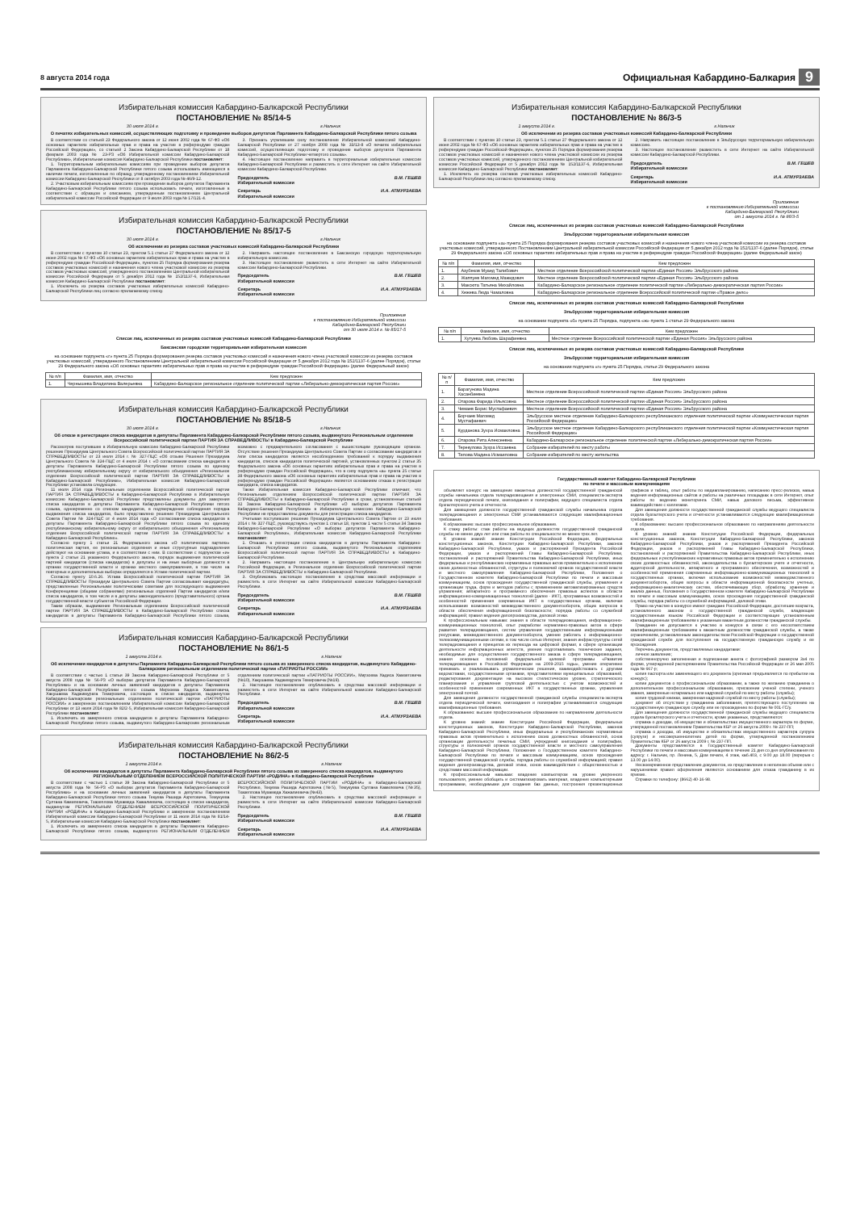8 августа 2014 года Официальная Кабардино-Балкария 9
Избирательная комиссия Кабардино-Балкарской Республики
ПОСТАНОВЛЕНИЕ № 85/14-5
30 июля 2014 г. г.Нальчик
О печатях избирательных комиссий, осуществляющих подготовку и проведение выборов депутатов Парламента Кабардино-Балкарской Республики пятого созыва
В соответствии со статьей 23 Федерального закона от 12 июня 2002 года № 67-ФЗ «Об основных гарантиях избирательных прав и права на участие в референдуме граждан Российской Федерации», со статьей 2 Закона Кабардино-Балкарской Республики от 18 февраля 2003 года № 23-РЗ «Об Избирательной комиссии Кабардино-Балкарской Республики», Избирательная комиссия Кабардино-Балкарской Республики постановляет:
1. Территориальным избирательным комиссиям при проведении выборов депутатов Парламента Кабардино-Балкарской Республики пятого созыва использовать имеющиеся в наличии печати, изготовленные по образцу, утвержденному постановлением Избирательной комиссии Кабардино-Балкарской Республики от 8 октября 2003 года № 46/9-12.
2. Участковым избирательным комиссиям при проведении выборов депутатов Парламента Кабардино-Балкарской Республики пятого созыва использовать печати, изготовленные в соответствии с образцом и описанием, утвержденным постановлением Центральной избирательной комиссии Российской Федерации от 9 июля 2003 года № 17/121-4.
3. Признать утратившим силу постановление Избирательной комиссией Кабардино-Балкарской Республики от 27 ноября 2008 года № 33/13-8 «О печатях избирательных комиссий, осуществляющих подготовку и проведение выборов депутатов Парламента Кабардино-Балкарской Республики четвертого созыва».
4. Настоящее постановление направить в территориальные избирательные комиссии Кабардино-Балкарской Республики и разместить в сети Интернет на сайте Избирательной комиссии Кабардино-Балкарской Республики.
Председатель
Избирательной комиссии В.М. ГЕШЕВ
Секретарь
Избирательной комиссии И.А. АТМУРЗАЕВА
Избирательная комиссия Кабардино-Балкарской Республики
ПОСТАНОВЛЕНИЕ № 85/17-5
30 июля 2014 г. г.Нальчик
Об исключении из резерва составов участковых комиссий Кабардино-Балкарской Республики
В соответствии с пунктом 10 статьи 23, пунктом 5.1 статьи 27 Федерального закона от 12 июня 2002 года № 67-ФЗ «Об основных гарантиях избирательных прав и права на участие в референдуме граждан Российской Федерации», пунктом 25 Порядка формирования резерва составов участковых комиссий и назначения нового члена участковой комиссии из резерва составов участковых комиссий, утвержденного постановлением Центральной избирательной комиссии Российской Федерации от 5 декабря 2012 года № 152/1137-6, Избирательная комиссия Кабардино-Балкарской Республики постановляет:
1. Исключить из резерва составов участковых избирательных комиссий Кабардино-Балкарской Республики лиц согласно прилагаемому списку.
2. Направить настоящее постановление в Баксанскую городскую территориальную избирательную комиссию.
3. Настоящее постановление разместить в сети Интернет на сайте Избирательной комиссии Кабардино-Балкарской Республики.
Председатель
Избирательной комиссии В.М. ГЕШЕВ
Секретарь
Избирательной комиссии И.А. АТМУРЗАЕВА
Приложение
к постановлению Избирательной комиссии
Кабардино-Балкарской Республики
от 30 июля 2014 г. № 85/17-5
Список лиц, исключенных из резерва составов участковых комиссий Кабардино-Балкарской Республики
Баксанская городская территориальная избирательная комиссия
на основании подпункта «г» пункта 25 Порядка формирования резерва составов участковых комиссий и назначения нового члена участковой комиссии из резерва составов участковых комиссий, утвержденного Постановлением Центральной избирательной комиссии Российской Федерации от 5 декабря 2012 года № 152/1137-6 (далее Порядок), статьи 29 Федерального закона «Об основных гарантиях избирательных прав и права на участие в референдуме граждан Российской Федерации» (далее Федеральный закон)
| № п/п | Фамилия, имя, отчество | Кем предложен |
| --- | --- | --- |
| 1. | Чернышева Владилина Валерьевна | Кабардино-Балкарское региональное отделение политической партии «Либерально-демократическая партия России» |
Избирательная комиссия Кабардино-Балкарской Республики
ПОСТАНОВЛЕНИЕ № 85/18-5
30 июля 2014 г. г.Нальчик
Об отказе в регистрации списка кандидатов в депутаты Парламента Кабардино-Балкарской Республики пятого созыва, выдвинутого Региональным отделением Всероссийской политической партии ПАРТИЯ ЗА СПРАВЕДЛИВОСТЬ! в Кабардино-Балкарской Республике
Рассмотрев поступившее в Избирательную комиссию Кабардино-Балкарской Республики решение Президиума Центрального Совета Всероссийской политической партии ПАРТИЯ ЗА СПРАВЕДЛИВОСТЬ! от 23 июля 2014 г. № 327-ПЦС «Об отзыве Решения Президиума Центрального Совета № 324-ПЦС от 4 июля 2014 г. «О согласовании списка кандидатов в депутаты Парламента Кабардино-Балкарской Республики пятого созыва по единому республиканскому избирательному округу от избирательного объединения «Региональное отделение Всероссийской политической партии ПАРТИЯ ЗА СПРАВЕДЛИВОСТЬ! в Кабардино-Балкарской Республике», Избирательная комиссия Кабардино-Балкарской Республики установила следующее.
11 июля 2014 года Региональным отделением Всероссийской политической партии ПАРТИЯ ЗА СПРАВЕДЛИВОСТЬ! в Кабардино-Балкарской Республике в Избирательную комиссию Кабардино-Балкарской Республики представлены документы для заверения списка кандидатов в депутаты Парламента Кабардино-Балкарской Республики пятого созыва, одновременно со списком кандидатов, в подтверждение соблюдения порядка выдвижения списка кандидатов, было представлено решение Президиума Центрального Совета Партии № 324-ПЦС от 4 июля 2014 года «О согласовании списка кандидатов в депутаты Парламента Кабардино-Балкарской Республики пятого созыва по единому республиканскому избирательному округу от избирательного объединения «Региональное отделение Всероссийской политической партии ПАРТИЯ ЗА СПРАВЕДЛИВОСТЬ! в Кабардино-Балкарской Республике».
Согласно пункту 1 статьи 21 Федерального закона «О политических партиях» политическая партия, ее региональные отделения и иные структурные подразделения действуют на основании устава, и в соответствии с ним. В соответствии с подпунктом «и» пункта 2 статьи 21 указанного Федерального закона, порядок выдвижения политической партией кандидатов (списка кандидатов) в депутаты и на иные выборные должности в органах государственной власти и органах местного самоуправления, в том числе на повторных и дополнительных выборах определяется в Уставе политической партии.
Согласно пункту 10.6.26. Устава Всероссийской политической партии ПАРТИЯ ЗА СПРАВЕДЛИВОСТЬ! Президиум Центрального Совета Партии согласовывает кандидатуры, представленные Региональными политическими советами для последующего выдвижения Конференциями (общими собраниями) региональных отделений Партии кандидатов и/или список кандидатов, в том числе и в депутаты законодательного (представительного) органа государственной власти субъектов Российской Федерации.
Таким образом, выдвижение Региональным отделением Всероссийской политической партии ПАРТИЯ ЗА СПРАВЕДЛИВОСТЬ! в Кабардино-Балкарской Республике списка кандидатов в депутаты Парламента Кабардино-Балкарской Республики пятого созыва, возможно с предварительного согласования с вышестоящим руководящим органом. Отсутствие решения Президиума Центрального Совета Партии о согласовании кандидатов и /или списка кандидатов является несоблюдением требований к порядку выдвижения кандидатов, списков кандидатов политической партией, установленных пунктом 2 статьи 35 Федерального закона «Об основных гарантиях избирательных прав и права на участие в референдуме граждан Российской Федерации», что в силу подпункта «а» пункта 25 статьи 38 Федерального закона «Об основных гарантиях избирательных прав и права на участие в референдуме граждан Российской Федерации» является основанием отказа в регистрации кандидата, списка кандидатов.
Также Избирательная комиссия Кабардино-Балкарской Республики отмечает, что Региональным отделением Всероссийской политической партии ПАРТИЯ ЗА СПРАВЕДЛИВОСТЬ! в Кабардино-Балкарской Республике в сроки, установленные статьей 32 Закона Кабардино-Балкарской Республики «О выборах депутатов Парламента Кабардино-Балкарской Республики» в Избирательную комиссию Кабардино-Балкарской Республики не предоставлены документы для регистрации списка кандидатов.
Учитывая поступившее решение Президиума Центрального Совета Партии от 23 июля 2014 г. № 327-ПЦС, руководствуясь пунктом 1 статьи 18, пунктом 1 части 5 статьи 34 Закона Кабардино-Балкарской Республики «О выборах депутатов Парламента Кабардино-Балкарской Республики», Избирательная комиссия Кабардино-Балкарской Республики постановляет:
1. Отказать в регистрации списка кандидатов в депутаты Парламента Кабардино-Балкарской Республики пятого созыва, выдвинутого Региональным отделением Всероссийской политической партии ПАРТИЯ ЗА СПРАВЕДЛИВОСТЬ! в Кабардино-Балкарской Республике.
2. Направить настоящее постановление в Центральную избирательную комиссию Российской Федерации, в Региональное отделение Всероссийской политической партии ПАРТИЯ ЗА СПРАВЕДЛИВОСТЬ! в Кабардино-Балкарской Республике.
3. Опубликовать настоящее постановление в средствах массовой информации и разместить в сети Интернет на сайте Избирательной комиссии Кабардино-Балкарской Республики.
Председатель
Избирательной комиссии В.М. ГЕШЕВ
Секретарь
Избирательной комиссии И.А. АТМУРЗАЕВА
Избирательная комиссия Кабардино-Балкарской Республики
ПОСТАНОВЛЕНИЕ № 86/1-5
1 августа 2014 г. г.Нальчик
Об исключении кандидатов в депутаты Парламента Кабардино-Балкарской Республики пятого созыва из заверенного списка кандидатов, выдвинутого Кабардино-Балкарским региональным отделением политической партии «ПАТРИОТЫ РОССИИ»
В соответствии с частью 1 статьи 39 Закона Кабардино-Балкарской Республики от 5 августа 2008 года № 56-РЗ «О выборах депутатов Парламента Кабардино-Балкарской Республики» и на основании личных заявлений кандидатов в депутаты Парламента Кабардино-Балкарской Республики пятого созыва Мирзоева Хадиса Хамзетовича, Хакушаева Хаджимурата Темировича, состоящих в списке кандидатов, выдвинутом Кабардино-Балкарским региональным отделением политической партии «ПАТРИОТЫ РОССИИ» и заверенном постановлением Избирательной комиссии Кабардино-Балкарской Республики от 13 июля 2014 года № 82/2-5, Избирательная комиссия Кабардино-Балкарской Республики постановляет:
1. Исключить из заверенного списка кандидатов в депутаты Парламента Кабардино-Балкарской Республики пятого созыва, выдвинутого Кабардино-Балкарским региональным отделением политической партии «ПАТРИОТЫ РОССИИ», Мирзоева Хадиса Хамзетовича (№10), Хакушаева Хаджимурата Темировича (№19).
2. Настоящее постановление опубликовать в средствах массовой информации и разместить в сети Интернет на сайте Избирательной комиссии Кабардино-Балкарской Республики.
Председатель
Избирательной комиссии В.М. ГЕШЕВ
Секретарь
Избирательной комиссии И.А. АТМУРЗАЕВА
Избирательная комиссия Кабардино-Балкарской Республики
ПОСТАНОВЛЕНИЕ № 86/2-5
1 августа 2014 г. г.Нальчик
Об исключении кандидатов в депутаты Парламента Кабардино-Балкарской Республики пятого созыва из заверенного списка кандидатов, выдвинутого РЕГИОНАЛЬНЫМ ОТДЕЛЕНИЕМ ВСЕРОССИЙСКОЙ ПОЛИТИЧЕСКОЙ ПАРТИИ «РОДИНА» в Кабардино-Балкарской Республике
В соответствии с частью 1 статьи 39 Закона Кабардино-Балкарской Республики от 5 августа 2008 года № 56-РЗ «О выборах депутатов Парламента Кабардино-Балкарской Республики» и на основании личных заявлений кандидатов в депутаты Парламента Кабардино-Балкарской Республики пятого созыва Текуева Рашида Азретовича, Темукуева Султана Камилевича, Тхазеплова Мухамеда Хажалиевича, состоящих в списке кандидатов, выдвинутом РЕГИОНАЛЬНЫМ ОТДЕЛЕНИЕМ ВСЕРОССИЙСКОЙ ПОЛИТИЧЕСКОЙ ПАРТИИ «РОДИНА» в Кабардино-Балкарской Республике и заверенном постановлением Избирательной комиссии Кабардино-Балкарской Республики от 11 июля 2014 года № 81/14-5, Избирательная комиссия Кабардино-Балкарской Республики постановляет:
1. Исключить из заверенного списка кандидатов в депутаты Парламента Кабардино-Балкарской Республики пятого созыва, выдвинутого РЕГИОНАЛЬНЫМ ОТДЕЛЕНИЕМ ВСЕРОССИЙСКОЙ ПОЛИТИЧЕСКОЙ ПАРТИИ «РОДИНА» в Кабардино-Балкарской Республике, Текуева Рашида Азретовича (№5), Темукуева Султана Камилевича (№35), Тхазеплова Мухамеда Хажалиевича (№43).
2. Настоящее постановление опубликовать в средствах массовой информации и разместить в сети Интернет на сайте Избирательной комиссии Кабардино-Балкарской Республики.
Председатель
Избирательной комиссии В.М. ГЕШЕВ
Секретарь
Избирательной комиссии И.А. АТМУРЗАЕВА
Избирательная комиссия Кабардино-Балкарской Республики
ПОСТАНОВЛЕНИЕ № 86/3-5
1 августа 2014 г. г.Нальчик
Об исключении из резерва составов участковых комиссий Кабардино-Балкарской Республики
В соответствии с пунктом 10 статьи 23, пунктом 5.1 статьи 27 Федерального закона от 12 июня 2002 года № 67-ФЗ «Об основных гарантиях избирательных прав и права на участие в референдуме граждан Российской Федерации», пунктом 25 Порядка формирования резерва составов участковых комиссий и назначения нового члена участковой комиссии из резерва составов участковых комиссий, утвержденного постановлением Центральной избирательной комиссии Российской Федерации от 5 декабря 2012 года № 152/1137-6, Избирательная комиссия Кабардино-Балкарской Республики постановляет:
1. Исключить из резерва составов участковых избирательных комиссий Кабардино-Балкарской Республики лиц согласно прилагаемому списку.
2. Направить настоящее постановление в Эльбрусскую территориальную избирательную комиссию.
3. Настоящее постановление разместить в сети Интернет на сайте Избирательной комиссии Кабардино-Балкарской Республики.
Председатель
Избирательной комиссии В.М. ГЕШЕВ
Секретарь
Избирательной комиссии И.А. АТМУРЗАЕВА
Приложение
к постановлению Избирательной комиссии
Кабардино-Балкарской Республики
от 1 августа 2014 г. № 86/3-5
Список лиц, исключенных из резерва составов участковых комиссий Кабардино-Балкарской Республики
Эльбрусская территориальная избирательная комиссия
на основании подпункта «а» пункта 25 Порядка формирования резерва составов участковых комиссий и назначения нового члена участковой комиссии из резерва составов участковых комиссий, утвержденного Постановлением Центральной избирательной комиссии Российской Федерации от 5 декабря 2012 года № 152/1137-6 (далее Порядок), статьи 29 Федерального закона «Об основных гарантиях избирательных прав и права на участие в референдуме граждан Российской Федерации» (далее Федеральный закон)
| № п/п | Фамилия, имя, отчество | Кем предложен |
| --- | --- | --- |
| 1. | Азубеков Муаед Талибович | Местное отделение Всероссийской политической партии «Единая Россия» Эльбрусского района |
| 2. | Жаппуев Магомед Мажидович | Местное отделение Всероссийской политической партии «Единая Россия» Эльбрусского района |
| 3. | Максюта Татьяна Михайловна | Кабардино-Балкарское региональное отделение политической партии «Либерально-демократическая партия России» |
| 4. | Хежева Люда Чамаловна | Кабардино-Балкарское региональное отделение Всероссийской политической партии «Правое дело» |
Список лиц, исключенных из резерва составов участковых комиссий Кабардино-Балкарской Республики
Эльбрусская территориальная избирательная комиссия
на основании подпункта «б» пункта 25 Порядка, подпункта «ж» пункта 1 статьи 29 Федерального закона
| № п/п | Фамилия, имя, отчество | Кем предложен |
| --- | --- | --- |
| 1. | Хутуева Любовь Шарафиевна | Местное отделение Всероссийской политической партии «Единая Россия» Эльбрусского района |
Список лиц, исключенных из резерва составов участковых комиссий Кабардино-Балкарской Республики
Эльбрусская территориальная избирательная комиссия
на основании подпункта «г» пункта 25 Порядка, статьи 29 Федерального закона
| № п/п | Фамилия, имя, отчество | Кем предложен |
| --- | --- | --- |
| 1. | Барагунова Мадина Хасанбиевна | Местное отделение Всероссийской политической партии «Единая Россия» Эльбрусского района |
| 2. | Отарова Фарида Ильясовна | Местное отделение Всероссийской политической партии «Единая Россия» Эльбрусского района |
| 3. | Чимаев Борис Мустафаевич | Местное отделение Всероссийской политической партии «Единая Россия» Эльбрусского района |
| 4. | Борчаев Магомед Мустафаевич | Эльбрусское местное отделение Кабардино-Балкарского республиканского отделения политической партии «Коммунистическая партия Российской Федерации» |
| 5. | Курданова Зухра Исмаиловна | Эльбрусское местное отделение Кабардино-Балкарского республиканского отделения политической партии «Коммунистическая партия Российской Федерации» |
| 6. | Отарова Рита Алексеевна | Кабардино-Балкарское региональное отделение политической партии «Либерально-демократическая партия России» |
| 7. | Терекулова Зухра Иссаевна | Собрание избирателей по месту работы |
| 8. | Тилова Мадина Исмаиловна | Собрание избирателей по месту жительства |
Государственный комитет Кабардино-Балкарской Республики
по печати и массовым коммуникациям
объявляет конкурс на замещение вакантных должностей государственной гражданской службы начальника отдела телерадиовещания и электронных СМИ, специалиста-эксперта отдела периодической печати, книгоиздания и полиграфии, ведущего специалиста отдела бухгалтерского учета и отчетности.
Для замещения должности государственной гражданской службы начальника отдела телерадиовещания и электронных СМИ устанавливаются следующие квалификационные требования.
К образованию: высшее профессиональное образование.
К стажу работы: стаж работы на ведущих должностях государственной гражданской службы не менее двух лет или стаж работы по специальности не менее трех лет.
К уровню знаний: знание Конституции Российской Федерации, федеральных конституционных законов, Конституции Кабардино-Балкарской Республики, законов Кабардино-Балкарской Республики, указов и распоряжений Президента Российской Федерации, указов и распоряжений Главы Кабардино-Балкарской Республики, постановлений и распоряжений Правительства Кабардино-Балкарской Республики, иных федеральных и республиканских нормативных правовых актов применительно к исполнению своих должностных обязанностей, структуры и полномочий органов государственной власти и местного самоуправления Кабардино-Балкарской Республики, Положения о Государственном комитете Кабардино-Балкарской Республики по печати и массовым коммуникациям, основ прохождения государственной гражданской службы, управления и организации труда, форм и методов работы с применением автоматизированных средств управления; аппаратного и программного обеспечения правовых аспектов в области информационно-коммуникационных технологий (далее - ИКТ), программных возможностей и особенностей применения современных ИКТ в государственных органах, включая использование возможностей межведомственного документооборота, общих вопросов в области обеспечения информационной безопасности; порядка работы со служебной информацией; правил ведения делопроизводства, деловой этики.
К профессиональным навыкам: знания в области телерадиовещания, информационно-коммуникационных технологий, опыт разработки нормативно-правовых актов в сфере развития телерадиовещания, систем управления государственными информационными ресурсами, межведомственного документооборота, умение работать с информационно-телекоммуникационными сетями, в том числе сетью Интернет, знания инфраструктуры сетей телерадиовещания и принципов их перехода на цифровой формат, в сфере организации деятельности информационных агентств, умение подготавливать технические задания, необходимые для осуществления государственного заказа в сфере телерадиовещания, знания основных положений федеральной целевой программы «Развитие телерадиовещания в Российской Федерации на 2009-2015 годы», умение оперативно принимать и реализовывать управленческие решения, взаимодействовать с другими ведомствами, государственными органами, представителями муниципальных образований, редактирования документации на высоком стилистическом уровне, стратегического планирования и управления групповой деятельностью с учетом возможностей и особенностей применения современных ИКТ в государственных органах, управления электронной почтой.
Для замещения должности государственной гражданской службы специалиста-эксперта отдела периодической печати, книгоиздания и полиграфии устанавливаются следующие квалификационные требования.
К образованию: высшее профессиональное образование по направлениям деятельности отдела.
К уровню знаний: знание Конституции Российской Федерации, федеральных конституционных законов, Конституции Кабардино-Балкарской Республики, законов Кабардино-Балкарской Республики, иных федеральных и республиканских нормативных правовых актов применительно к исполнению своих должностных обязанностей, основ организации деятельности печатных СМИ, учреждений книгоиздания и полиграфии, структуры и полномочий органов государственной власти и местного самоуправления Кабардино-Балкарской Республики, Положения о Государственном комитете Кабардино-Балкарской Республики по печати и массовым коммуникациям, основ прохождения государственной гражданской службы, порядка работы со служебной информацией; правил ведения делопроизводства, деловой этики, основ взаимодействия с общественностью и средствами массовой информации.
К профессиональным навыкам: владение компьютером на уровне уверенного пользователя, умение обобщать и систематизировать материал, владение компьютерными программами, необходимыми для создания баз данных, построения презентационных графиков и таблиц, опыт работы по медиапланированию, написанию пресс-релизов, навык ведения информационных сайтов и работы на различных площадках в сети Интернет, опыт работы по ведению мониторинга СМИ, навык делового письма, эффективное взаимодействие с коллегами.
Для замещения должности государственной гражданской службы ведущего специалиста отдела бухгалтерского учета и отчетности устанавливаются следующие квалификационные требования.
К образованию: высшее профессиональное образование по направлениям деятельности отдела.
К уровню знаний: знание Конституции Российской Федерации, федеральных конституционных законов, Конституции Кабардино-Балкарской Республики, законов Кабардино-Балкарской Республики, указов и распоряжений Президента Российской Федерации, указов и распоряжений Главы Кабардино-Балкарской Республики, постановлений и распоряжений Правительства Кабардино-Балкарской Республики, иных федеральных и республиканских нормативных правовых актов применительно к исполнению своих должностных обязанностей, законодательства о бухгалтерском учете и отчетности, аудиторской деятельности, аппаратного и программного обеспечения, возможностей и особенностей применения современных информационно-коммуникационных технологий в государственных органах, включая использование возможностей межведомственного документооборота, общие вопросы в области информационной безопасности учетных, информационно-аналитических систем, обеспечивающих сбор, обработку, хранение и анализ данных, Положения о Государственном комитете Кабардино-Балкарской Республики по печати и массовым коммуникациям, основ прохождения государственной гражданской службы, порядка работы со служебной информацией, деловой этики.
Право на участие в конкурсе имеют граждане Российской Федерации, достигшие возраста, установленного законом о государственной гражданской службе, владеющие государственным языком Российской Федерации и соответствующие установленным квалификационным требованиям к указанным вакантным должностям гражданской службы.
Гражданин не допускается к участию в конкурсе в связи с его несоответствием квалификационным требованиям к вакантным должностям гражданской службы, а также ограничениям, установленным законодательством Российской Федерации о государственной гражданской службе для поступления на государственную гражданскую службу и ее прохождения.
Перечень документов, представляемых кандидатами:
личное заявление;
собственноручно заполненная и подписанная анкета с фотографией размером 3х4 по форме, утвержденной распоряжением Правительства Российской Федерации от 26 мая 2005 года № 667-р;
копия паспорта или заменяющего его документа (оригинал предъявляется по прибытии на конкурс);
копии документов о профессиональном образовании, а также по желанию гражданина о дополнительном профессиональном образовании, присвоении ученой степени, ученого звания, заверенные нотариально или кадровой службой по месту работы (службы);
копия трудовой книжки, заверенная кадровой службой по месту работы (службы);
документ об отсутствии у гражданина заболевания, препятствующего поступлению на государственную гражданскую службу или ее прохождению по форме № 001-ГС/у.
Для замещения должности государственной гражданской службы ведущего специалиста отдела бухгалтерского учета и отчетности, кроме указанных, представляются:
справка о доходах, об имуществе и обязательствах имущественного характера по форме, утвержденной постановлением Правительства КБР от 26 августа 2009 г. № 237-ПП;
справка о доходах, об имуществе и обязательствах имущественного характера супруга (супруги) и несовершеннолетних детей по форме, утвержденной постановлением Правительства КБР от 26 августа 2009 г. № 237-ПП.
Документы представляются в Государственный комитет Кабардино-Балкарской Республики по печати и массовым коммуникациям в течение 21 дня со дня опубликования по адресу: г. Нальчик, пр. Ленина, 5, Дом печати, 4 этаж, каб.403, с 9.00 до 18.00 (перерыв с 13.00 до 14.00).
Несвоевременное представление документов, их представление в неполном объеме или с нарушениями правил оформления являются основанием для отказа гражданину в их приеме.
Справки по телефону: (8662) 40-16-98.